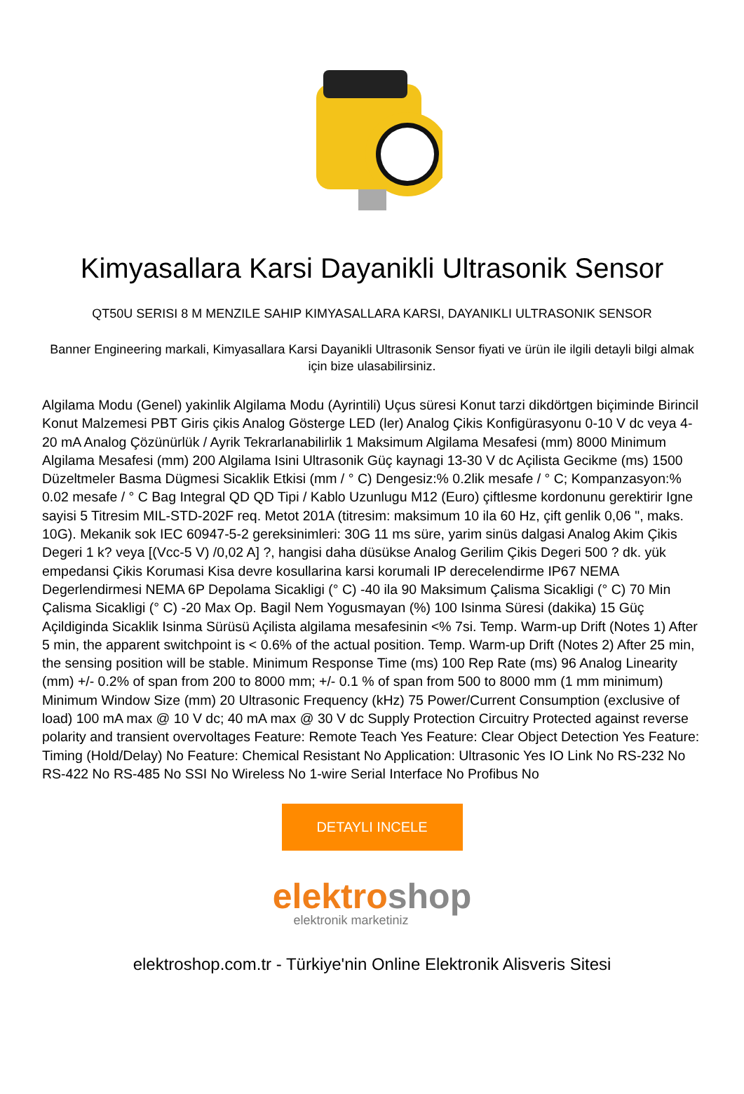Kimyasallara Karsi Dayanikli Ultrasonik Sensor
QT50U SERISI 8 M MENZILE SAHIP KIMYASALLARA KARSI, DAYANIKLI ULTRASONIK SENSOR
Banner Engineering markali, Kimyasallara Karsi Dayanikli Ultrasonik Sensor fiyati ve ürün ile ilgili detayli bilgi almak için bize ulasabilirsiniz.
Algilama Modu (Genel) yakinlik Algilama Modu (Ayrintili) Uçus süresi Konut tarzi dikdörtgen biçiminde Birincil Konut Malzemesi PBT Giris çikis Analog Gösterge LED (ler) Analog Çikis Konfigürasyonu 0-10 V dc veya 4-20 mA Analog Çözünürlük / Ayrik Tekrarlanabilirlik 1 Maksimum Algilama Mesafesi (mm) 8000 Minimum Algilama Mesafesi (mm) 200 Algilama Isini Ultrasonik Güç kaynagi 13-30 V dc Açilista Gecikme (ms) 1500 Düzeltmeler Basma Dügmesi Sicaklik Etkisi (mm / ° C) Dengesiz:% 0.2lik mesafe / ° C; Kompanzasyon:% 0.02 mesafe / ° C Bag Integral QD QD Tipi / Kablo Uzunlugu M12 (Euro) çiftlesme kordonunu gerektirir Igne sayisi 5 Titresim MIL-STD-202F req. Metot 201A (titresim: maksimum 10 ila 60 Hz, çift genlik 0,06 ", maks. 10G). Mekanik sok IEC 60947-5-2 gereksinimleri: 30G 11 ms süre, yarim sinüs dalgasi Analog Akim Çikis Degeri 1 k? veya [(Vcc-5 V) /0,02 A] ?, hangisi daha düsükse Analog Gerilim Çikis Degeri 500 ? dk. yük empedansi Çikis Korumasi Kisa devre kosullarina karsi korumali IP derecelendirme IP67 NEMA Degerlendirmesi NEMA 6P Depolama Sicakligi (° C) -40 ila 90 Maksimum Çalisma Sicakligi (° C) 70 Min Çalisma Sicakligi (° C) -20 Max Op. Bagil Nem Yogusmayan (%) 100 Isinma Süresi (dakika) 15 Güç Açildiginda Sicaklik Isinma Sürüsü Açilista algilama mesafesinin <% 7si. Temp. Warm-up Drift (Notes 1) After 5 min, the apparent switchpoint is < 0.6% of the actual position. Temp. Warm-up Drift (Notes 2) After 25 min, the sensing position will be stable. Minimum Response Time (ms) 100 Rep Rate (ms) 96 Analog Linearity (mm) +/- 0.2% of span from 200 to 8000 mm; +/- 0.1 % of span from 500 to 8000 mm (1 mm minimum) Minimum Window Size (mm) 20 Ultrasonic Frequency (kHz) 75 Power/Current Consumption (exclusive of load) 100 mA max @ 10 V dc; 40 mA max @ 30 V dc Supply Protection Circuitry Protected against reverse polarity and transient overvoltages Feature: Remote Teach Yes Feature: Clear Object Detection Yes Feature: Timing (Hold/Delay) No Feature: Chemical Resistant No Application: Ultrasonic Yes IO Link No RS-232 No RS-422 No RS-485 No SSI No Wireless No 1-wire Serial Interface No Profibus No
DETAYLI INCELE
elektro shop
elektronik marketiniz
elektroshop.com.tr - Türkiye'nin Online Elektronik Alisveris Sitesi